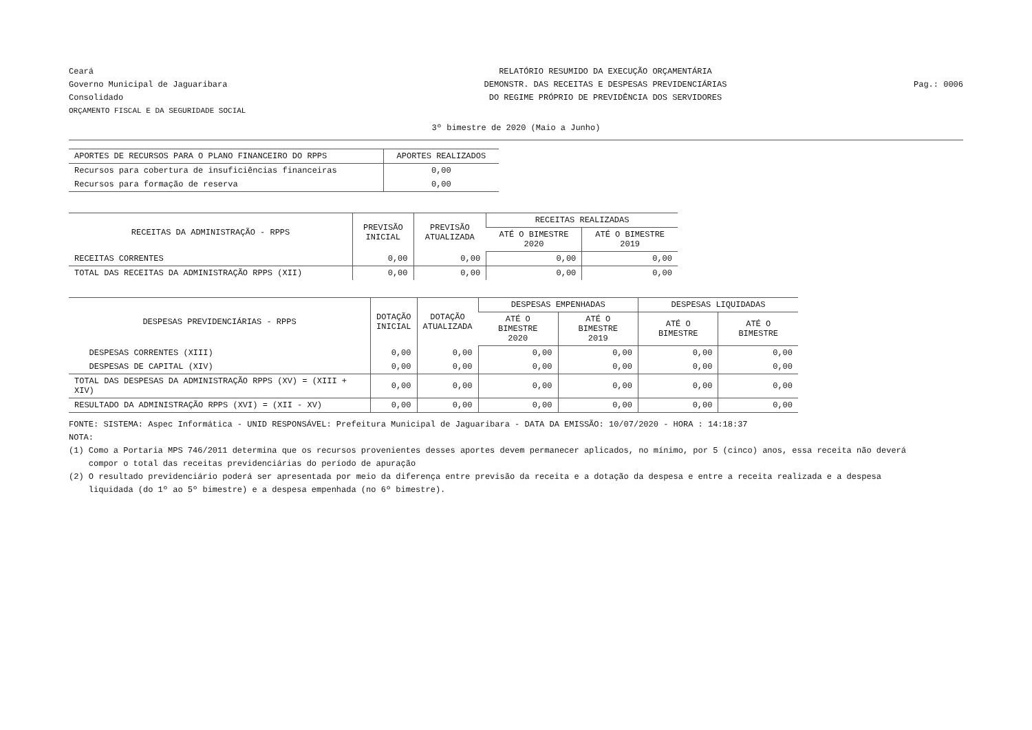Ceará
Governo Municipal de Jaguaribara
Consolidado
ORÇAMENTO FISCAL E DA SEGURIDADE SOCIAL
RELATÓRIO RESUMIDO DA EXECUÇÃO ORÇAMENTÁRIA
DEMONSTR. DAS RECEITAS E DESPESAS PREVIDENCIÁRIAS
DO REGIME PRÓPRIO DE PREVIDÊNCIA DOS SERVIDORES
Pag.: 0006
3º bimestre de 2020 (Maio a Junho)
| APORTES DE RECURSOS PARA O PLANO FINANCEIRO DO RPPS | APORTES REALIZADOS |
| --- | --- |
| Recursos para cobertura de insuficiências financeiras | 0,00 |
| Recursos para formação de reserva | 0,00 |
| RECEITAS DA ADMINISTRAÇÃO - RPPS | PREVISÃO INICIAL | PREVISÃO ATUALIZADA | RECEITAS REALIZADAS | |
| --- | --- | --- | --- | --- |
| | | | ATÉ O BIMESTRE 2020 | ATÉ O BIMESTRE 2019 |
| RECEITAS CORRENTES | 0,00 | 0,00 | 0,00 | 0,00 |
| TOTAL DAS RECEITAS DA ADMINISTRAÇÃO RPPS (XII) | 0,00 | 0,00 | 0,00 | 0,00 |
| DESPESAS PREVIDENCIÁRIAS - RPPS | DOTAÇÃO INICIAL | DOTAÇÃO ATUALIZADA | DESPESAS EMPENHADAS | | DESPESAS LIQUIDADAS | |
| --- | --- | --- | --- | --- | --- | --- |
| | | | ATÉ O BIMESTRE 2020 | ATÉ O BIMESTRE 2019 | ATÉ O BIMESTRE | ATÉ O BIMESTRE |
| DESPESAS CORRENTES (XIII) | 0,00 | 0,00 | 0,00 | 0,00 | 0,00 | 0,00 |
| DESPESAS DE CAPITAL (XIV) | 0,00 | 0,00 | 0,00 | 0,00 | 0,00 | 0,00 |
| TOTAL DAS DESPESAS DA ADMINISTRAÇÃO RPPS (XV) = (XIII + XIV) | 0,00 | 0,00 | 0,00 | 0,00 | 0,00 | 0,00 |
| RESULTADO DA ADMINISTRAÇÃO RPPS (XVI) = (XII - XV) | 0,00 | 0,00 | 0,00 | 0,00 | 0,00 | 0,00 |
FONTE: SISTEMA: Aspec Informática - UNID RESPONSÁVEL: Prefeitura Municipal de Jaguaribara - DATA DA EMISSÃO: 10/07/2020 - HORA : 14:18:37
NOTA:
(1) Como a Portaria MPS 746/2011 determina que os recursos provenientes desses aportes devem permanecer aplicados, no mínimo, por 5 (cinco) anos, essa receita não deverá
compor o total das receitas previdenciárias do período de apuração
(2) O resultado previdenciário poderá ser apresentada por meio da diferença entre previsão da receita e a dotação da despesa e entre a receita realizada e a despesa
liquidada (do 1º ao 5º bimestre) e a despesa empenhada (no 6º bimestre).